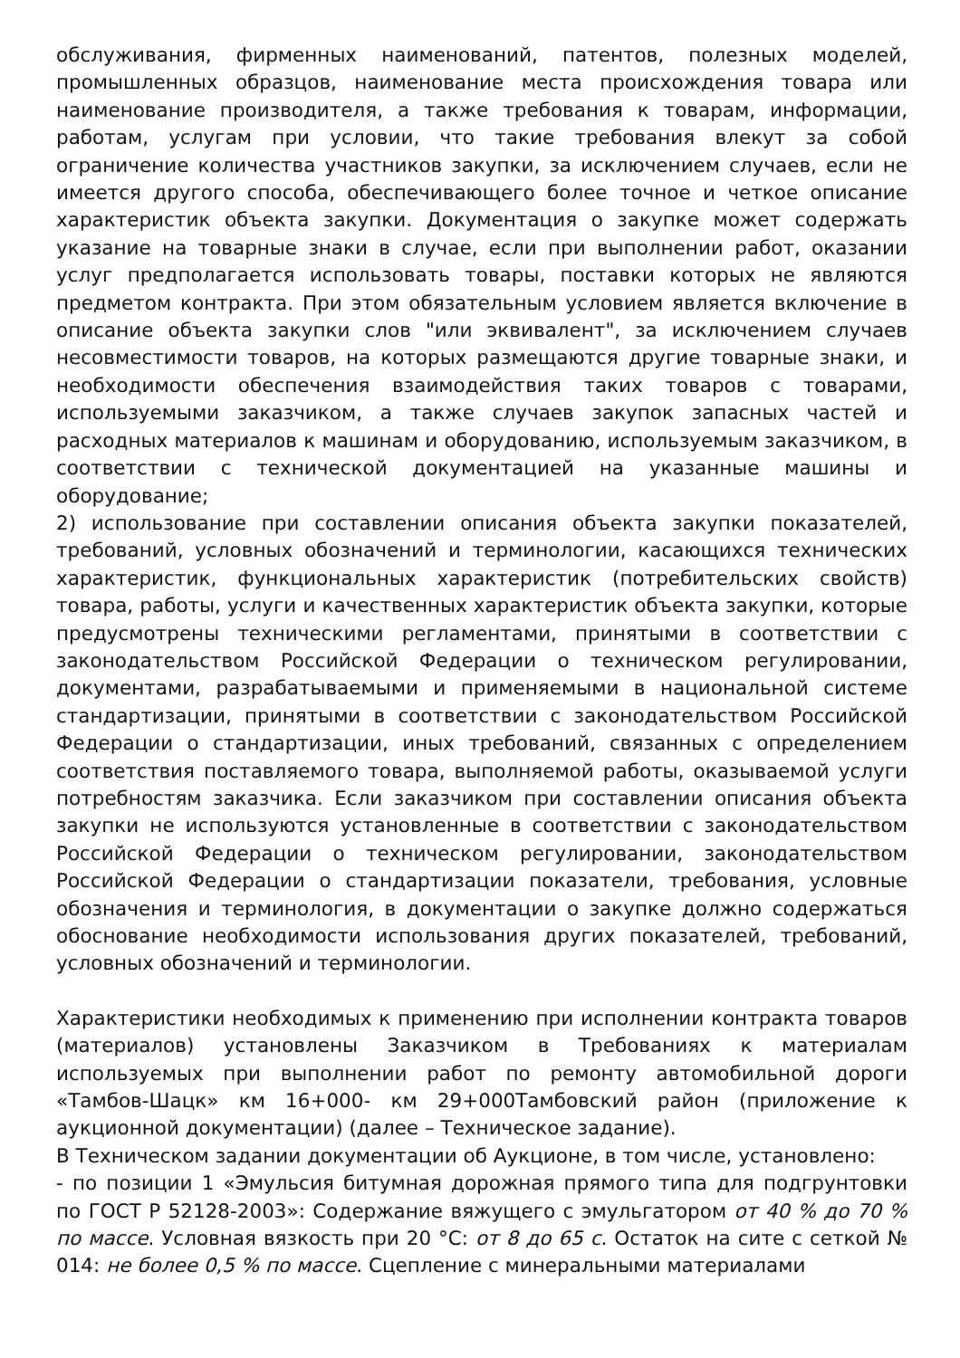обслуживания, фирменных наименований, патентов, полезных моделей, промышленных образцов, наименование места происхождения товара или наименование производителя, а также требования к товарам, информации, работам, услугам при условии, что такие требования влекут за собой ограничение количества участников закупки, за исключением случаев, если не имеется другого способа, обеспечивающего более точное и четкое описание характеристик объекта закупки. Документация о закупке может содержать указание на товарные знаки в случае, если при выполнении работ, оказании услуг предполагается использовать товары, поставки которых не являются предметом контракта. При этом обязательным условием является включение в описание объекта закупки слов "или эквивалент", за исключением случаев несовместимости товаров, на которых размещаются другие товарные знаки, и необходимости обеспечения взаимодействия таких товаров с товарами, используемыми заказчиком, а также случаев закупок запасных частей и расходных материалов к машинам и оборудованию, используемым заказчиком, в соответствии с технической документацией на указанные машины и оборудование;
2) использование при составлении описания объекта закупки показателей, требований, условных обозначений и терминологии, касающихся технических характеристик, функциональных характеристик (потребительских свойств) товара, работы, услуги и качественных характеристик объекта закупки, которые предусмотрены техническими регламентами, принятыми в соответствии с законодательством Российской Федерации о техническом регулировании, документами, разрабатываемыми и применяемыми в национальной системе стандартизации, принятыми в соответствии с законодательством Российской Федерации о стандартизации, иных требований, связанных с определением соответствия поставляемого товара, выполняемой работы, оказываемой услуги потребностям заказчика. Если заказчиком при составлении описания объекта закупки не используются установленные в соответствии с законодательством Российской Федерации о техническом регулировании, законодательством Российской Федерации о стандартизации показатели, требования, условные обозначения и терминология, в документации о закупке должно содержаться обоснование необходимости использования других показателей, требований, условных обозначений и терминологии.
Характеристики необходимых к применению при исполнении контракта товаров (материалов) установлены Заказчиком в Требованиях к материалам используемых при выполнении работ по ремонту автомобильной дороги «Тамбов-Шацк» км 16+000- км 29+000Тамбовский район (приложение к аукционной документации) (далее – Техническое задание).
В Техническом задании документации об Аукционе, в том числе, установлено:
- по позиции 1 «Эмульсия битумная дорожная прямого типа для подгрунтовки по ГОСТ Р 52128-2003»: Содержание вяжущего с эмульгатором от 40 % до 70 % по массе. Условная вязкость при 20 °С: от 8 до 65 с. Остаток на сите с сеткой № 014: не более 0,5 % по массе. Сцепление с минеральными материалами